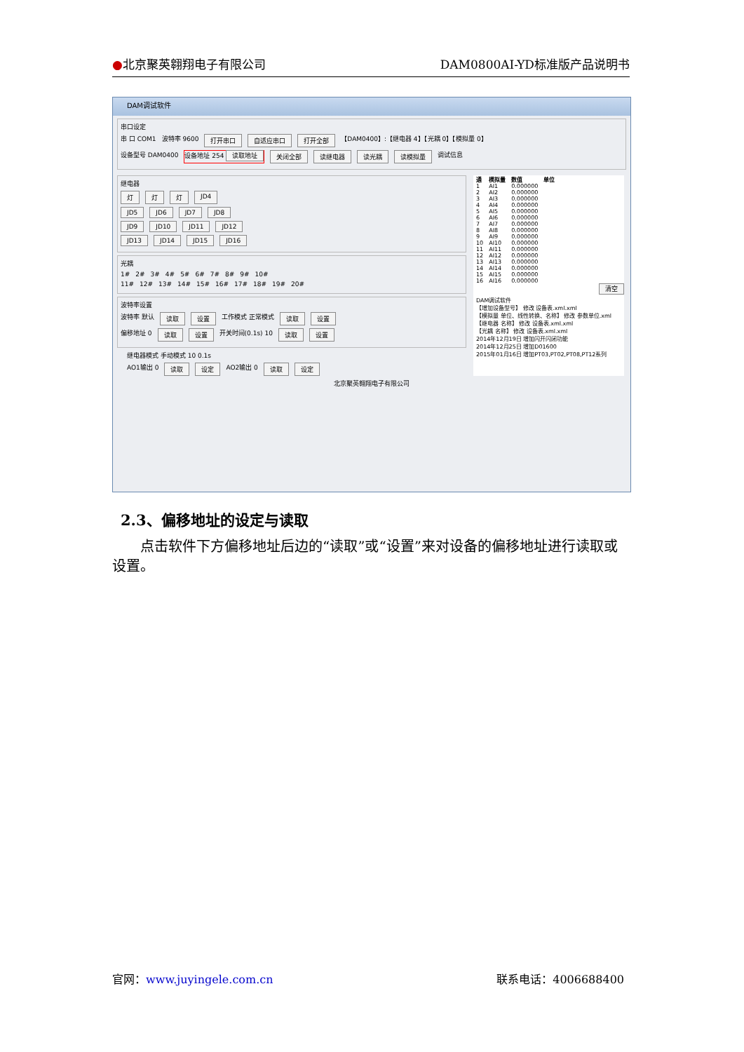●北京聚英翱翔电子有限公司 DAM0800AI-YD标准版产品说明书
DAM调试软件
串口设定
串 口 COM1 波特率 9600 打开串口 自适应串口 打开全部 【DAM0400】:【继电器 4】【光耦 0】【模拟量 0】
设备型号 DAM0400 设备地址 254 读取地址 关闭全部 读继电器 读光耦 读模拟量 调试信息
继电器
灯 灯 灯 JD4
JD5 JD6 JD7 JD8
JD9 JD10 JD11 JD12
JD13 JD14 JD15 JD16
光耦
1# 2# 3# 4# 5# 6# 7# 8# 9# 10#
11# 12# 13# 14# 15# 16# 17# 18# 19# 20#
波特率设置
波特率 默认 读取 设置 工作模式 正常模式 读取 设置
偏移地址 0 读取 设置 开关时间(0.1s) 10 读取 设置
继电器模式 手动模式 10 0.1s
AO1输出 0 读取 设定 AO2输出 0 读取 设定
| 通 | 模拟量 | 数值 | 单位 |
| --- | --- | --- | --- |
| 1 | AI1 | 0.000000 | |
| 2 | AI2 | 0.000000 | |
| 3 | AI3 | 0.000000 | |
| 4 | AI4 | 0.000000 | |
| 5 | AI5 | 0.000000 | |
| 6 | AI6 | 0.000000 | |
| 7 | AI7 | 0.000000 | |
| 8 | AI8 | 0.000000 | |
| 9 | AI9 | 0.000000 | |
| 10 | AI10 | 0.000000 | |
| 11 | AI11 | 0.000000 | |
| 12 | AI12 | 0.000000 | |
| 13 | AI13 | 0.000000 | |
| 14 | AI14 | 0.000000 | |
| 15 | AI15 | 0.000000 | |
| 16 | AI16 | 0.000000 | |
清空
DAM调试软件
【增加设备型号】 修改 设备表.xml.xml
【模拟量 单位、线性转换、名称】 修改 参数单位.xml
【继电器 名称】 修改 设备表.xml.xml
【光耦 名称】 修改 设备表.xml.xml
2014年12月19日 增加闪开闪闭功能
2014年12月25日 增加D01600
2015年01月16日 增加PT03,PT02,PT08,PT12系列
北京聚英翱翔电子有限公司
2.3、偏移地址的设定与读取
点击软件下方偏移地址后边的“读取”或“设置”来对设备的偏移地址进行读取或设置。
官网：www.juyingele.com.cn 联系电话：4006688400